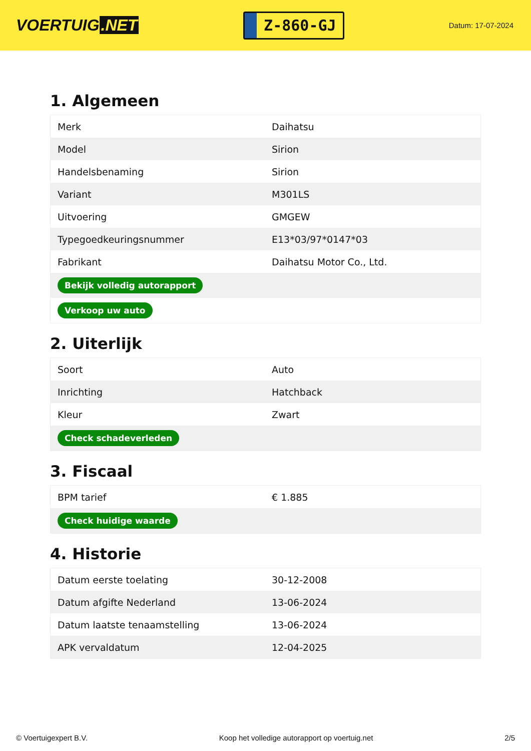VOERTUIG.NET
Z-860-GJ
Datum: 17-07-2024
1. Algemeen
| Merk | Daihatsu |
| Model | Sirion |
| Handelsbenaming | Sirion |
| Variant | M301LS |
| Uitvoering | GMGEW |
| Typegoedkeuringsnummer | E13*03/97*0147*03 |
| Fabrikant | Daihatsu Motor Co., Ltd. |
| Bekijk volledig autorapport | |
| Verkoop uw auto | |
2. Uiterlijk
| Soort | Auto |
| Inrichting | Hatchback |
| Kleur | Zwart |
| Check schadeverleden | |
3. Fiscaal
| BPM tarief | € 1.885 |
| Check huidige waarde | |
4. Historie
| Datum eerste toelating | 30-12-2008 |
| Datum afgifte Nederland | 13-06-2024 |
| Datum laatste tenaamstelling | 13-06-2024 |
| APK vervaldatum | 12-04-2025 |
© Voertuigexpert B.V. Koop het volledige autorapport op voertuig.net 2/5